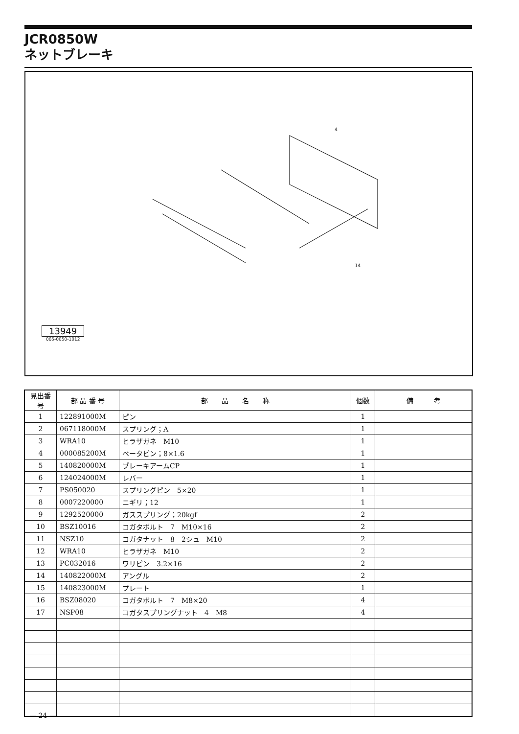JCR0850W
ネットブレーキ
4
14
13949
065-0050-1012
| 見出番号 | 部 品 番 号 | 部 品 名 称 | 個数 | 備 考 |
| --- | --- | --- | --- | --- |
| 1 | 122891000M | ピン | 1 | |
| 2 | 067118000M | スプリング；A | 1 | |
| 3 | WRA10 | ヒラザガネ M10 | 1 | |
| 4 | 000085200M | ベータピン；8×1.6 | 1 | |
| 5 | 140820000M | ブレーキアームCP | 1 | |
| 6 | 124024000M | レバー | 1 | |
| 7 | PS050020 | スプリングピン 5×20 | 1 | |
| 8 | 0007220000 | ニギリ；12 | 1 | |
| 9 | 1292520000 | ガススプリング；20kgf | 2 | |
| 10 | BSZ10016 | コガタボルト 7 M10×16 | 2 | |
| 11 | NSZ10 | コガタナット 8 2シュ M10 | 2 | |
| 12 | WRA10 | ヒラザガネ M10 | 2 | |
| 13 | PC032016 | ワリピン 3.2×16 | 2 | |
| 14 | 140822000M | アングル | 2 | |
| 15 | 140823000M | プレート | 1 | |
| 16 | BSZ08020 | コガタボルト 7 M8×20 | 4 | |
| 17 | NSP08 | コガタスプリングナット 4 M8 | 4 | |
— 24 —